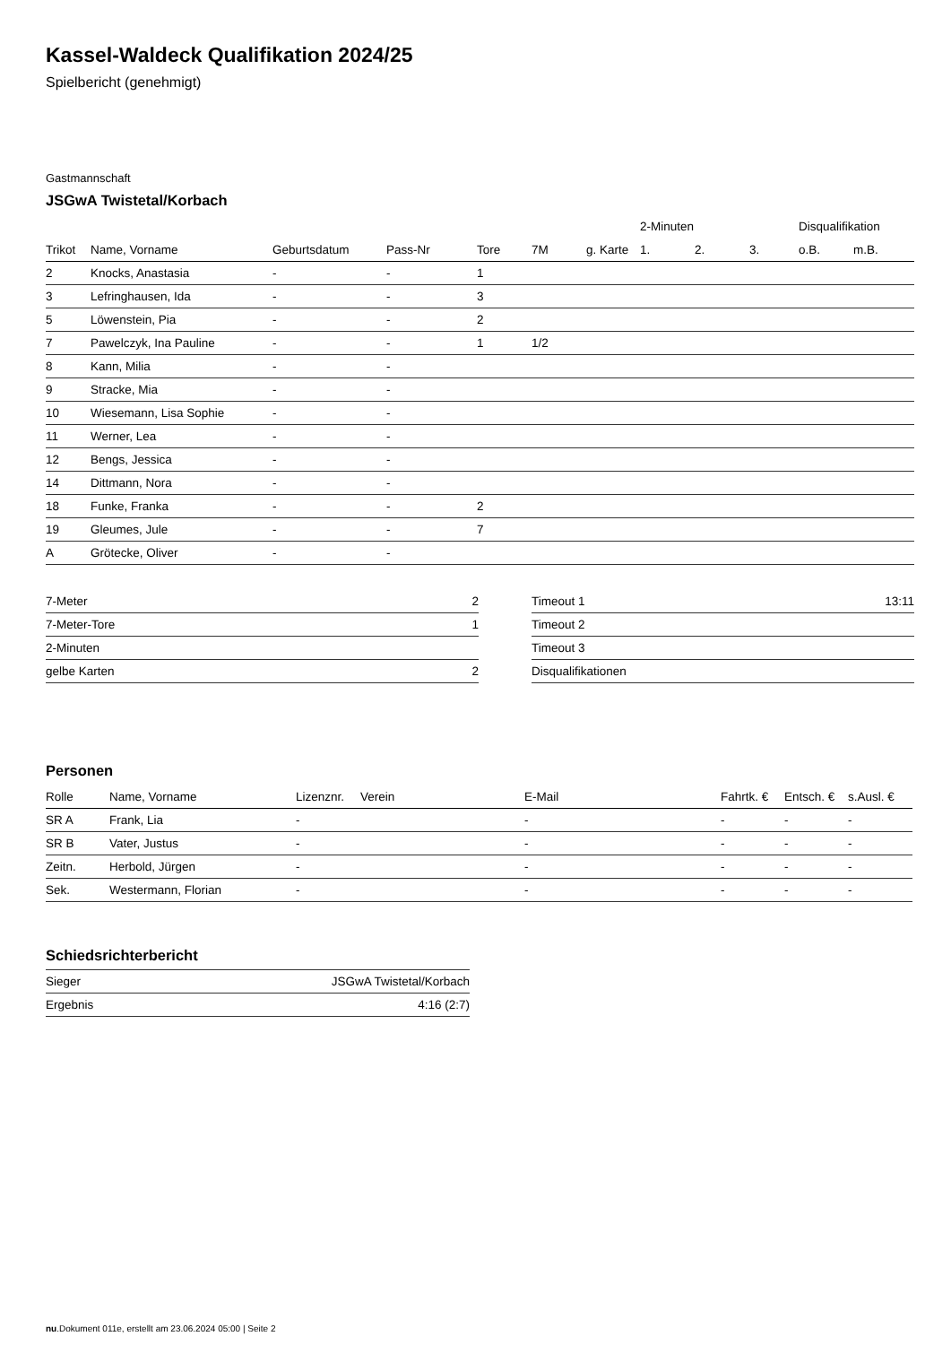Kassel-Waldeck Qualifikation 2024/25
Spielbericht (genehmigt)
Gastmannschaft
JSGwA Twistetal/Korbach
| | | | | | | | 2-Minuten | | | Disqualifikation | |
| --- | --- | --- | --- | --- | --- | --- | --- | --- | --- | --- | --- |
| Trikot | Name, Vorname | Geburtsdatum | Pass-Nr | Tore | 7M | g. Karte | 1. | 2. | 3. | o.B. | m.B. |
| 2 | Knocks, Anastasia | - | - | 1 | | | | | | | |
| 3 | Lefringhausen, Ida | - | - | 3 | | | | | | | |
| 5 | Löwenstein, Pia | - | - | 2 | | | | | | | |
| 7 | Pawelczyk, Ina Pauline | - | - | 1 | 1/2 | | | | | | |
| 8 | Kann, Milia | - | - | | | | | | | | |
| 9 | Stracke, Mia | - | - | | | | | | | | |
| 10 | Wiesemann, Lisa Sophie | - | - | | | | | | | | |
| 11 | Werner, Lea | - | - | | | | | | | | |
| 12 | Bengs, Jessica | - | - | | | | | | | | |
| 14 | Dittmann, Nora | - | - | | | | | | | | |
| 18 | Funke, Franka | - | - | 2 | | | | | | | |
| 19 | Gleumes, Jule | - | - | 7 | | | | | | | |
| A | Grötecke, Oliver | - | - | | | | | | | | |
| 7-Meter | 2 |
| 7-Meter-Tore | 1 |
| 2-Minuten | |
| gelbe Karten | 2 |
| Timeout 1 | 13:11 |
| Timeout 2 | |
| Timeout 3 | |
| Disqualifikationen | |
Personen
| Rolle | Name, Vorname | Lizenznr. | Verein | E-Mail | Fahrtk. € | Entsch. € | s.Ausl. € |
| --- | --- | --- | --- | --- | --- | --- | --- |
| SR A | Frank, Lia | - | | - | - | - | - |
| SR B | Vater, Justus | - | | - | - | - | - |
| Zeitn. | Herbold, Jürgen | - | | - | - | - | - |
| Sek. | Westermann, Florian | - | | - | - | - | - |
Schiedsrichterbericht
| Sieger | JSGwA Twistetal/Korbach |
| Ergebnis | 4:16 (2:7) |
nu.Dokument 011e, erstellt am 23.06.2024 05:00 | Seite 2